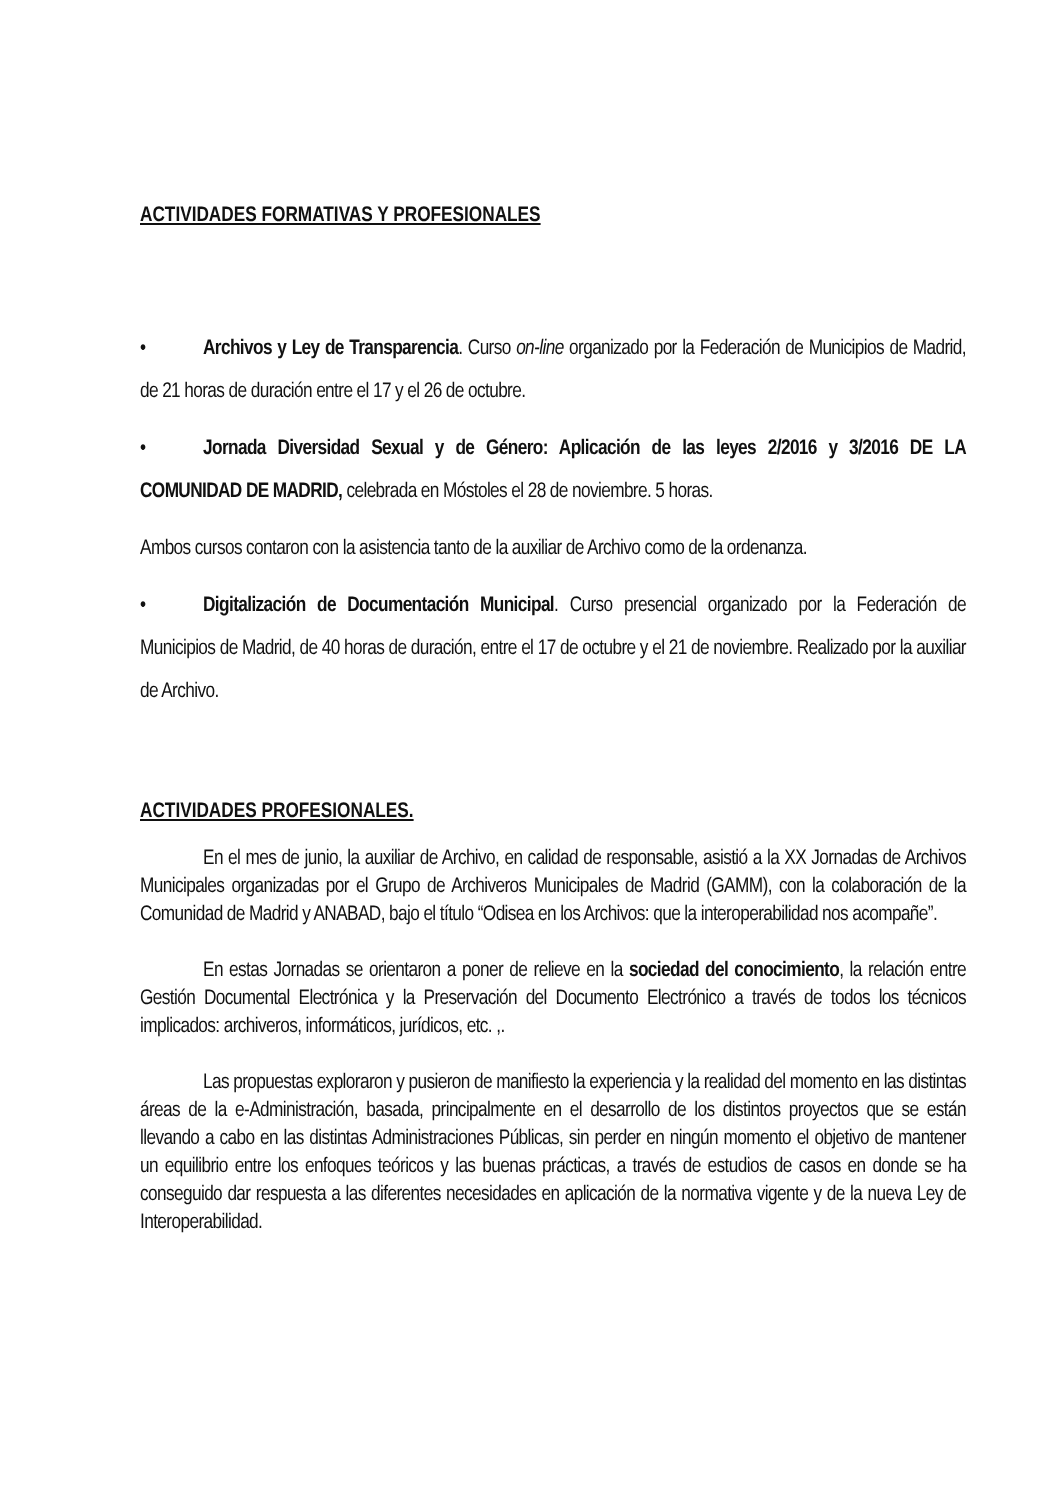ACTIVIDADES FORMATIVAS Y PROFESIONALES
• Archivos y Ley de Transparencia. Curso on-line organizado por la Federación de Municipios de Madrid, de 21 horas de duración entre el 17 y el 26 de octubre.
• Jornada Diversidad Sexual y de Género: Aplicación de las leyes 2/2016 y 3/2016 DE LA COMUNIDAD DE MADRID, celebrada en Móstoles el 28 de noviembre. 5 horas.
Ambos cursos contaron con la asistencia tanto de la auxiliar de Archivo como de la ordenanza.
• Digitalización de Documentación Municipal. Curso presencial organizado por la Federación de Municipios de Madrid, de 40 horas de duración, entre el 17 de octubre y el 21 de noviembre. Realizado por la auxiliar de Archivo.
ACTIVIDADES PROFESIONALES.
En el mes de junio, la auxiliar de Archivo, en calidad de responsable, asistió a la XX Jornadas de Archivos Municipales organizadas por el Grupo de Archiveros Municipales de Madrid (GAMM), con la colaboración de la Comunidad de Madrid y ANABAD, bajo el título “Odisea en los Archivos: que la interoperabilidad nos acompañe”.
En estas Jornadas se orientaron a poner de relieve en la sociedad del conocimiento, la relación entre Gestión Documental Electrónica y la Preservación del Documento Electrónico a través de todos los técnicos implicados: archiveros, informáticos, jurídicos, etc. ,.
Las propuestas exploraron y pusieron de manifiesto la experiencia y la realidad del momento en las distintas áreas de la e-Administración, basada, principalmente en el desarrollo de los distintos proyectos que se están llevando a cabo en las distintas Administraciones Públicas, sin perder en ningún momento el objetivo de mantener un equilibrio entre los enfoques teóricos y las buenas prácticas, a través de estudios de casos en donde se ha conseguido dar respuesta a las diferentes necesidades en aplicación de la normativa vigente y de la nueva Ley de Interoperabilidad.